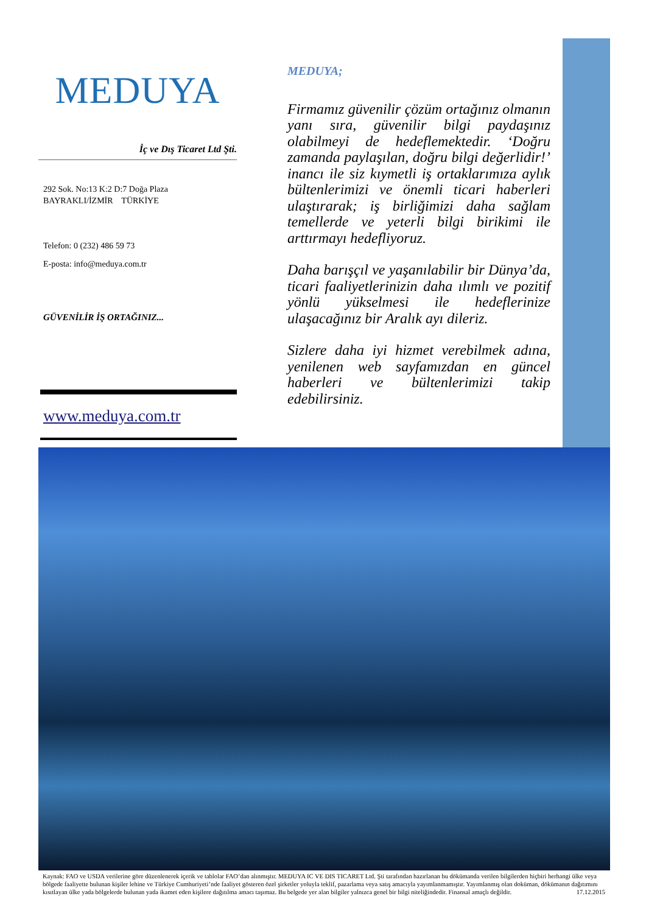MEDUYA
İç ve Dış Ticaret Ltd Şti.
292 Sok. No:13 K:2 D:7 Doğa Plaza
BAYRAKLI/İZMİR TÜRKİYE
Telefon: 0 (232) 486 59 73
E-posta: info@meduya.com.tr
GÜVENİLİR İŞ ORTAĞINIZ...
www.meduya.com.tr
MEDUYA;
Firmamız güvenilir çözüm ortağınız olmanın yanı sıra, güvenilir bilgi paydaşınız olabilmeyi de hedeflemektedir. ‘Doğru zamanda paylaşılan, doğru bilgi değerlidir!’ inancı ile siz kıymetli iş ortaklarımıza aylık bültenlerimizi ve önemli ticari haberleri ulaştırarak; iş birliğimizi daha sağlam temellerde ve yeterli bilgi birikimi ile arttırmayı hedefliyoruz.
Daha barışçıl ve yaşanılabilir bir Dünya’da, ticari faaliyetlerinizin daha ılımlı ve pozitif yönlü yükselmesi ile hedeflerinize ulaşacağınız bir Aralık ayı dileriz.
Sizlere daha iyi hizmet verebilmek adına, yenilenen web sayfamızdan en güncel haberleri ve bültenlerimizi takip edebilirsiniz.
Kaynak: FAO ve USDA verilerine göre düzenlenerek içerik ve tablolar FAO’dan alınmıştır. MEDUYA IC VE DIS TICARET Ltd. Şti tarafından hazırlanan bu dökümanda verilen bilgilerden hiçbiri herhangi ülke veya bölgede faaliyette bulunan kişiler lehine ve Türkiye Cumhuriyeti’nde faaliyet gösteren özel şirketler yoluyla teklif, pazarlama veya satış amacıyla yayımlanmamıştır. Yayımlanmış olan doküman, dökümanın dağıtımını kısıtlayan ülke yada bölgelerde bulunan yada ikamet eden kişilere dağıtılma amacı taşımaz. Bu belgede yer alan bilgiler yalnızca genel bir bilgi niteliğindedir. Finansal amaçlı değildir. 17.12.2015